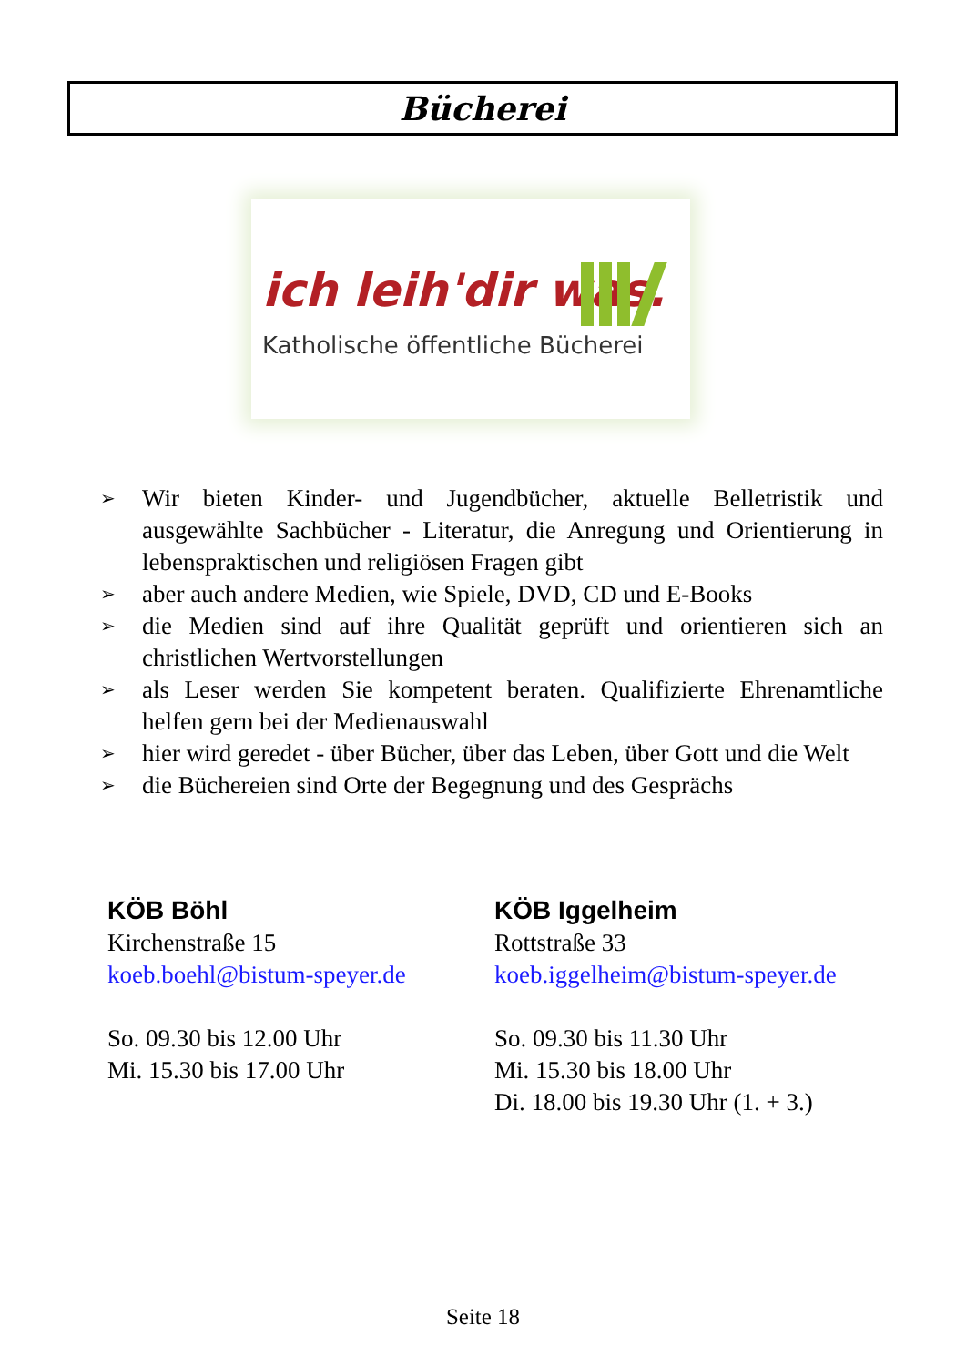Bücherei
ich leih'dir was.
Katholische öffentliche Bücherei
➢ Wir bieten Kinder- und Jugendbücher, aktuelle Belletristik und ausgewählte Sachbücher - Literatur, die Anregung und Orientierung in lebenspraktischen und religiösen Fragen gibt
➢ aber auch andere Medien, wie Spiele, DVD, CD und E-Books
➢ die Medien sind auf ihre Qualität geprüft und orientieren sich an christlichen Wertvorstellungen
➢ als Leser werden Sie kompetent beraten. Qualifizierte Ehrenamtliche helfen gern bei der Medienauswahl
➢ hier wird geredet - über Bücher, über das Leben, über Gott und die Welt
➢ die Büchereien sind Orte der Begegnung und des Gesprächs
KÖB Böhl
Kirchenstraße 15
koeb.boehl@bistum-speyer.de
So. 09.30 bis 12.00 Uhr
Mi. 15.30 bis 17.00 Uhr
KÖB Iggelheim
Rottstraße 33
koeb.iggelheim@bistum-speyer.de
So. 09.30 bis 11.30 Uhr
Mi. 15.30 bis 18.00 Uhr
Di. 18.00 bis 19.30 Uhr (1. + 3.)
Seite 18